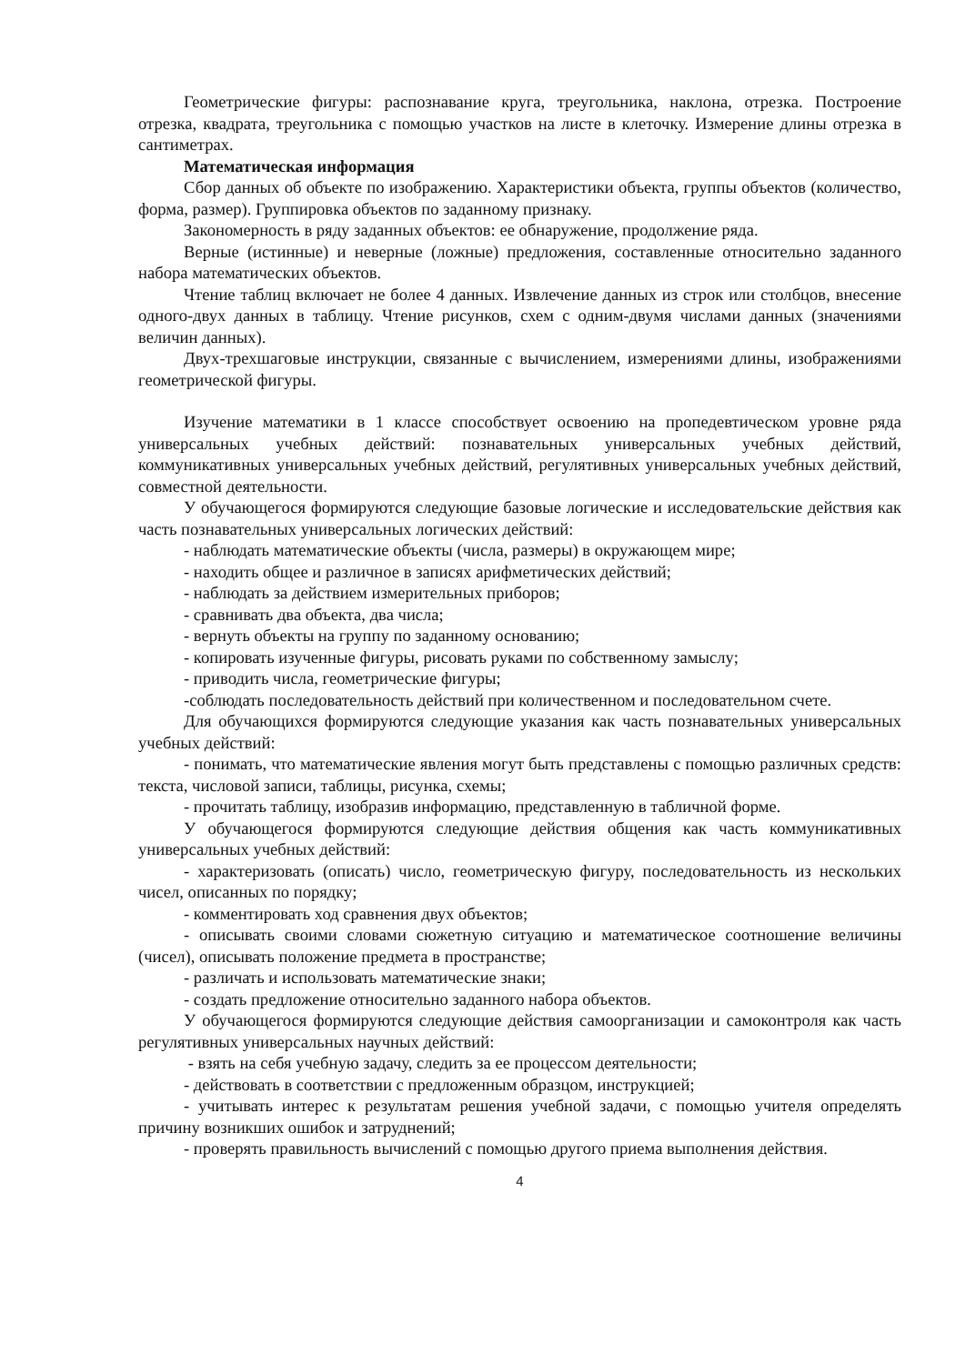Геометрические фигуры: распознавание круга, треугольника, наклона, отрезка. Построение отрезка, квадрата, треугольника с помощью участков на листе в клеточку. Измерение длины отрезка в сантиметрах.
Математическая информация
Сбор данных об объекте по изображению. Характеристики объекта, группы объектов (количество, форма, размер). Группировка объектов по заданному признаку.
Закономерность в ряду заданных объектов: ее обнаружение, продолжение ряда.
Верные (истинные) и неверные (ложные) предложения, составленные относительно заданного набора математических объектов.
Чтение таблиц включает не более 4 данных. Извлечение данных из строк или столбцов, внесение одного-двух данных в таблицу. Чтение рисунков, схем с одним-двумя числами данных (значениями величин данных).
Двух-трехшаговые инструкции, связанные с вычислением, измерениями длины, изображениями геометрической фигуры.
Изучение математики в 1 классе способствует освоению на пропедевтическом уровне ряда универсальных учебных действий: познавательных универсальных учебных действий, коммуникативных универсальных учебных действий, регулятивных универсальных учебных действий, совместной деятельности.
У обучающегося формируются следующие базовые логические и исследовательские действия как часть познавательных универсальных логических действий:
- наблюдать математические объекты (числа, размеры) в окружающем мире;
- находить общее и различное в записях арифметических действий;
- наблюдать за действием измерительных приборов;
- сравнивать два объекта, два числа;
- вернуть объекты на группу по заданному основанию;
- копировать изученные фигуры, рисовать руками по собственному замыслу;
- приводить числа, геометрические фигуры;
-соблюдать последовательность действий при количественном и последовательном счете.
Для обучающихся формируются следующие указания как часть познавательных универсальных учебных действий:
- понимать, что математические явления могут быть представлены с помощью различных средств: текста, числовой записи, таблицы, рисунка, схемы;
- прочитать таблицу, изобразив информацию, представленную в табличной форме.
У обучающегося формируются следующие действия общения как часть коммуникативных универсальных учебных действий:
- характеризовать (описать) число, геометрическую фигуру, последовательность из нескольких чисел, описанных по порядку;
- комментировать ход сравнения двух объектов;
- описывать своими словами сюжетную ситуацию и математическое соотношение величины (чисел), описывать положение предмета в пространстве;
- различать и использовать математические знаки;
- создать предложение относительно заданного набора объектов.
У обучающегося формируются следующие действия самоорганизации и самоконтроля как часть регулятивных универсальных научных действий:
- взять на себя учебную задачу, следить за ее процессом деятельности;
- действовать в соответствии с предложенным образцом, инструкцией;
- учитывать интерес к результатам решения учебной задачи, с помощью учителя определять причину возникших ошибок и затруднений;
- проверять правильность вычислений с помощью другого приема выполнения действия.
4